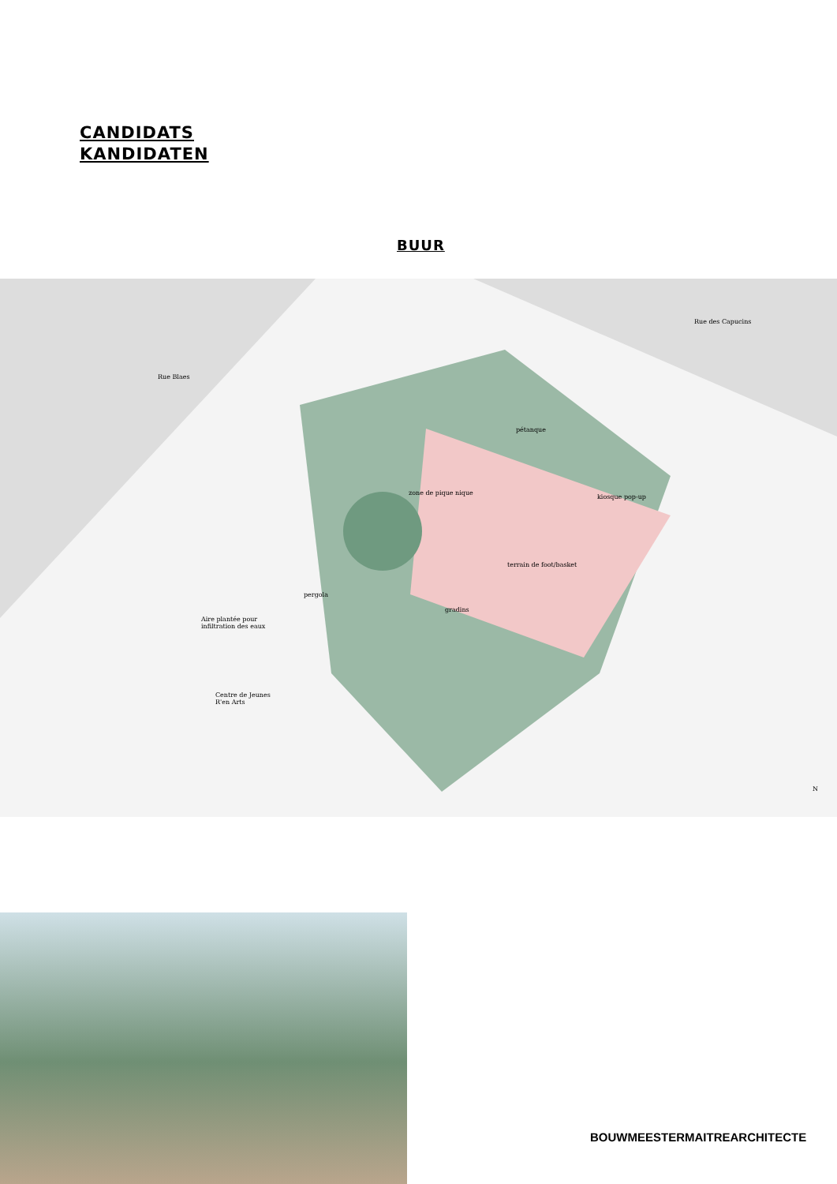CANDIDATS
KANDIDATEN
BUUR
Rue Blaes
Rue des Capucins
pétanque
zone de pique nique
kiosque pop-up
terrain de foot/basket
pergola
gradins
Aire plantée pour
infiltration des eaux
Centre de Jeunes
R'en Arts
N
BOUWMEESTERMAITREARCHITECTE